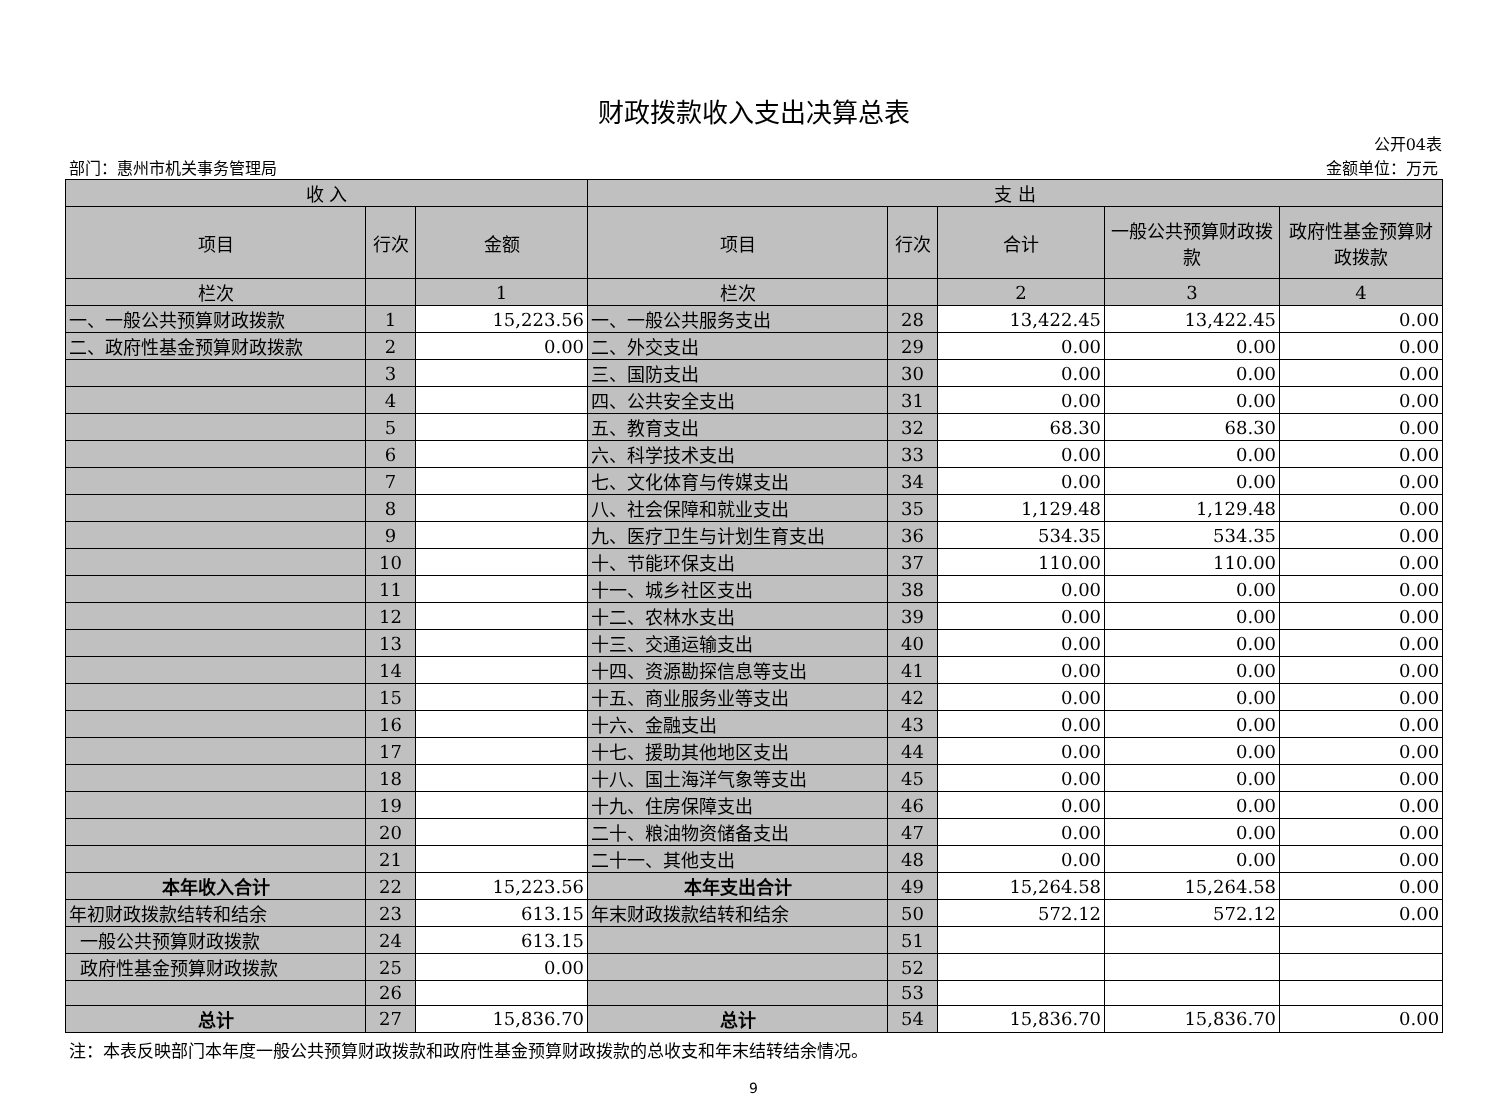财政拨款收入支出决算总表
公开04表
部门：惠州市机关事务管理局 金额单位：万元
| 收 入 | | | 支 出 | | | | |
| --- | --- | --- | --- | --- | --- | --- | --- |
| 项目 | 行次 | 金额 | 项目 | 行次 | 合计 | 一般公共预算财政拨款 | 政府性基金预算财政拨款 |
| 栏次 | | 1 | 栏次 | | 2 | 3 | 4 |
| 一、一般公共预算财政拨款 | 1 | 15,223.56 | 一、一般公共服务支出 | 28 | 13,422.45 | 13,422.45 | 0.00 |
| 二、政府性基金预算财政拨款 | 2 | 0.00 | 二、外交支出 | 29 | 0.00 | 0.00 | 0.00 |
| | 3 | | 三、国防支出 | 30 | 0.00 | 0.00 | 0.00 |
| | 4 | | 四、公共安全支出 | 31 | 0.00 | 0.00 | 0.00 |
| | 5 | | 五、教育支出 | 32 | 68.30 | 68.30 | 0.00 |
| | 6 | | 六、科学技术支出 | 33 | 0.00 | 0.00 | 0.00 |
| | 7 | | 七、文化体育与传媒支出 | 34 | 0.00 | 0.00 | 0.00 |
| | 8 | | 八、社会保障和就业支出 | 35 | 1,129.48 | 1,129.48 | 0.00 |
| | 9 | | 九、医疗卫生与计划生育支出 | 36 | 534.35 | 534.35 | 0.00 |
| | 10 | | 十、节能环保支出 | 37 | 110.00 | 110.00 | 0.00 |
| | 11 | | 十一、城乡社区支出 | 38 | 0.00 | 0.00 | 0.00 |
| | 12 | | 十二、农林水支出 | 39 | 0.00 | 0.00 | 0.00 |
| | 13 | | 十三、交通运输支出 | 40 | 0.00 | 0.00 | 0.00 |
| | 14 | | 十四、资源勘探信息等支出 | 41 | 0.00 | 0.00 | 0.00 |
| | 15 | | 十五、商业服务业等支出 | 42 | 0.00 | 0.00 | 0.00 |
| | 16 | | 十六、金融支出 | 43 | 0.00 | 0.00 | 0.00 |
| | 17 | | 十七、援助其他地区支出 | 44 | 0.00 | 0.00 | 0.00 |
| | 18 | | 十八、国土海洋气象等支出 | 45 | 0.00 | 0.00 | 0.00 |
| | 19 | | 十九、住房保障支出 | 46 | 0.00 | 0.00 | 0.00 |
| | 20 | | 二十、粮油物资储备支出 | 47 | 0.00 | 0.00 | 0.00 |
| | 21 | | 二十一、其他支出 | 48 | 0.00 | 0.00 | 0.00 |
| 本年收入合计 | 22 | 15,223.56 | 本年支出合计 | 49 | 15,264.58 | 15,264.58 | 0.00 |
| 年初财政拨款结转和结余 | 23 | 613.15 | 年末财政拨款结转和结余 | 50 | 572.12 | 572.12 | 0.00 |
| 一般公共预算财政拨款 | 24 | 613.15 | | 51 | | | |
| 政府性基金预算财政拨款 | 25 | 0.00 | | 52 | | | |
| | 26 | | | 53 | | | |
| 总计 | 27 | 15,836.70 | 总计 | 54 | 15,836.70 | 15,836.70 | 0.00 |
注：本表反映部门本年度一般公共预算财政拨款和政府性基金预算财政拨款的总收支和年末结转结余情况。
9